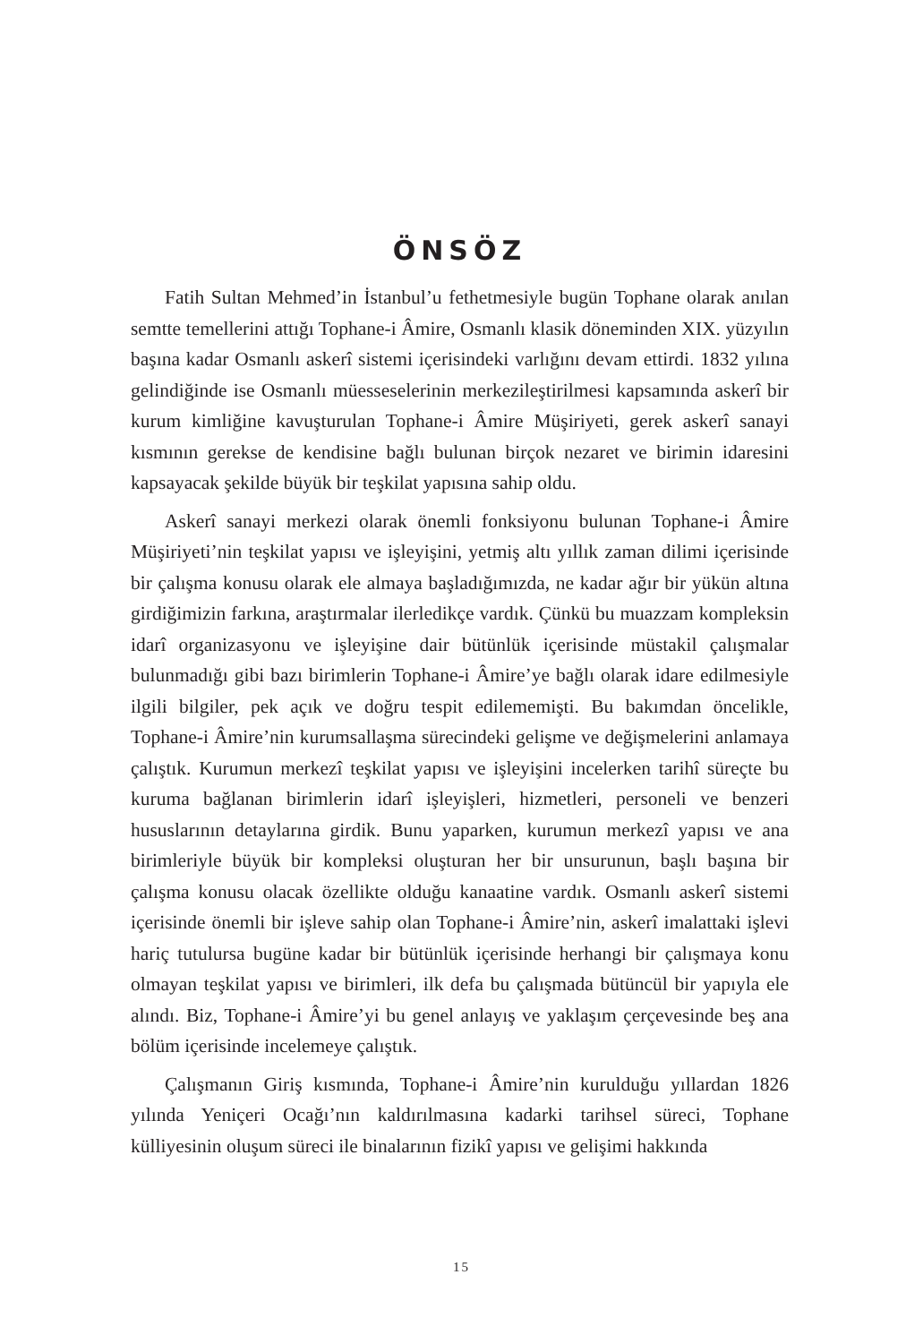ÖNSÖZ
Fatih Sultan Mehmed’in İstanbul’u fethetmesiyle bugün Tophane olarak anılan semtte temellerini attığı Tophane-i Âmire, Osmanlı klasik döneminden XIX. yüzyılın başına kadar Osmanlı askerî sistemi içerisindeki varlığını devam ettirdi. 1832 yılına gelindiğinde ise Osmanlı müesseselerinin merkezileştirilmesi kapsamında askerî bir kurum kimliğine kavuşturulan Tophane-i Âmire Müşiriyeti, gerek askerî sanayi kısmının gerekse de kendisine bağlı bulunan birçok nezaret ve birimin idaresini kapsayacak şekilde büyük bir teşkilat yapısına sahip oldu.
Askerî sanayi merkezi olarak önemli fonksiyonu bulunan Tophane-i Âmire Müşiriyeti’nin teşkilat yapısı ve işleyişini, yetmiş altı yıllık zaman dilimi içerisinde bir çalışma konusu olarak ele almaya başladığımızda, ne kadar ağır bir yükün altına girdiğimizin farkına, araştırmalar ilerledikçe vardık. Çünkü bu muazzam kompleksin idarî organizasyonu ve işleyişine dair bütünlük içerisinde müstakil çalışmalar bulunmadığı gibi bazı birimlerin Tophane-i Âmire’ye bağlı olarak idare edilmesiyle ilgili bilgiler, pek açık ve doğru tespit edilememişti. Bu bakımdan öncelikle, Tophane-i Âmire’nin kurumsallaşma sürecindeki gelişme ve değişmelerini anlamaya çalıştık. Kurumun merkezî teşkilat yapısı ve işleyişini incelerken tarihî süreçte bu kuruma bağlanan birimlerin idarî işleyişleri, hizmetleri, personeli ve benzeri hususlarının detaylarına girdik. Bunu yaparken, kurumun merkezî yapısı ve ana birimleriyle büyük bir kompleksi oluşturan her bir unsurunun, başlı başına bir çalışma konusu olacak özellikte olduğu kanaatine vardık. Osmanlı askerî sistemi içerisinde önemli bir işleve sahip olan Tophane-i Âmire’nin, askerî imalattaki işlevi hariç tutulursa bugüne kadar bir bütünlük içerisinde herhangi bir çalışmaya konu olmayan teşkilat yapısı ve birimleri, ilk defa bu çalışmada bütüncül bir yapıyla ele alındı. Biz, Tophane-i Âmire’yi bu genel anlayış ve yaklaşım çerçevesinde beş ana bölüm içerisinde incelemeye çalıştık.
Çalışmanın Giriş kısmında, Tophane-i Âmire’nin kurulduğu yıllardan 1826 yılında Yeniçeri Ocağı’nın kaldırılmasına kadarki tarihsel süreci, Tophane külliyesinin oluşum süreci ile binalarının fizikî yapısı ve gelişimi hakkında
15